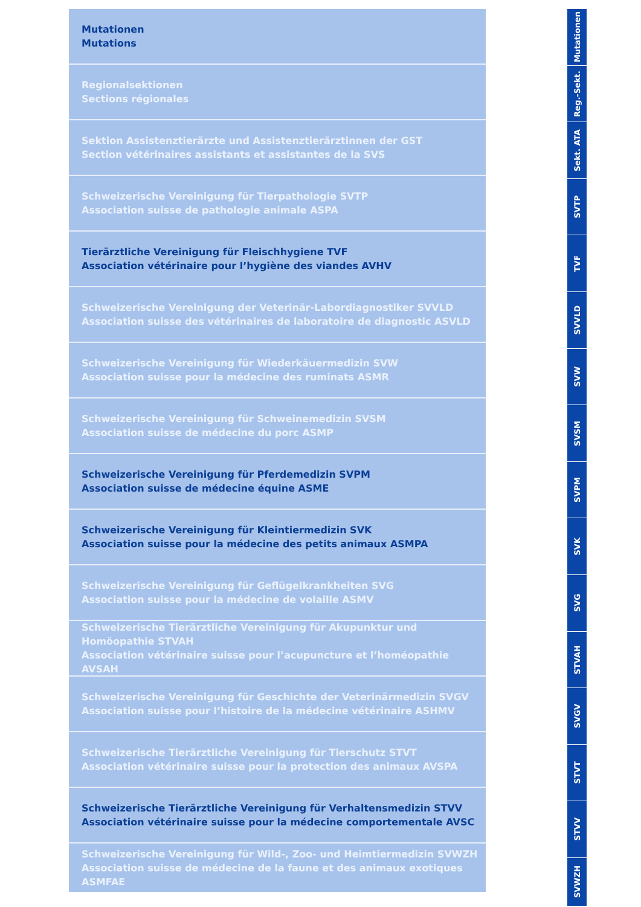Mutationen
Mutations
Regionalsektionen
Sections régionales
Sektion Assistenztierärzte und Assistenztierärztinnen der GST
Section vétérinaires assistants et assistantes de la SVS
Schweizerische Vereinigung für Tierpathologie SVTP
Association suisse de pathologie animale ASPA
Tierärztliche Vereinigung für Fleischhygiene TVF
Association vétérinaire pour l’hygiène des viandes AVHV
Schweizerische Vereinigung der Veterinär-Labordiagnostiker SVVLD
Association suisse des vétérinaires de laboratoire de diagnostic ASVLD
Schweizerische Vereinigung für Wiederkäuermedizin SVW
Association suisse pour la médecine des ruminats ASMR
Schweizerische Vereinigung für Schweinemedizin SVSM
Association suisse de médecine du porc ASMP
Schweizerische Vereinigung für Pferdemedizin SVPM
Association suisse de médecine équine ASME
Schweizerische Vereinigung für Kleintiermedizin SVK
Association suisse pour la médecine des petits animaux ASMPA
Schweizerische Vereinigung für Geflügelkrankheiten SVG
Association suisse pour la médecine de volaille ASMV
Schweizerische Tierärztliche Vereinigung für Akupunktur und Homöopathie STVAH
Association vétérinaire suisse pour l’acupuncture et l’homéopathie AVSAH
Schweizerische Vereinigung für Geschichte der Veterinärmedizin SVGV
Association suisse pour l’histoire de la médecine vétérinaire ASHMV
Schweizerische Tierärztliche Vereinigung für Tierschutz STVT
Association vétérinaire suisse pour la protection des animaux AVSPA
Schweizerische Tierärztliche Vereinigung für Verhaltensmedizin STVV
Association vétérinaire suisse pour la médecine comportementale AVSC
Schweizerische Vereinigung für Wild-, Zoo- und Heimtiermedizin SVWZH
Association suisse de médecine de la faune et des animaux exotiques ASMFAE
Mutationen
Reg.-Sekt.
Sekt. ATA
SVTP
TVF
SVVLD
SVW
SVSM
SVPM
SVK
SVG
STVAH
SVGV
STVT
STVV
SVWZH